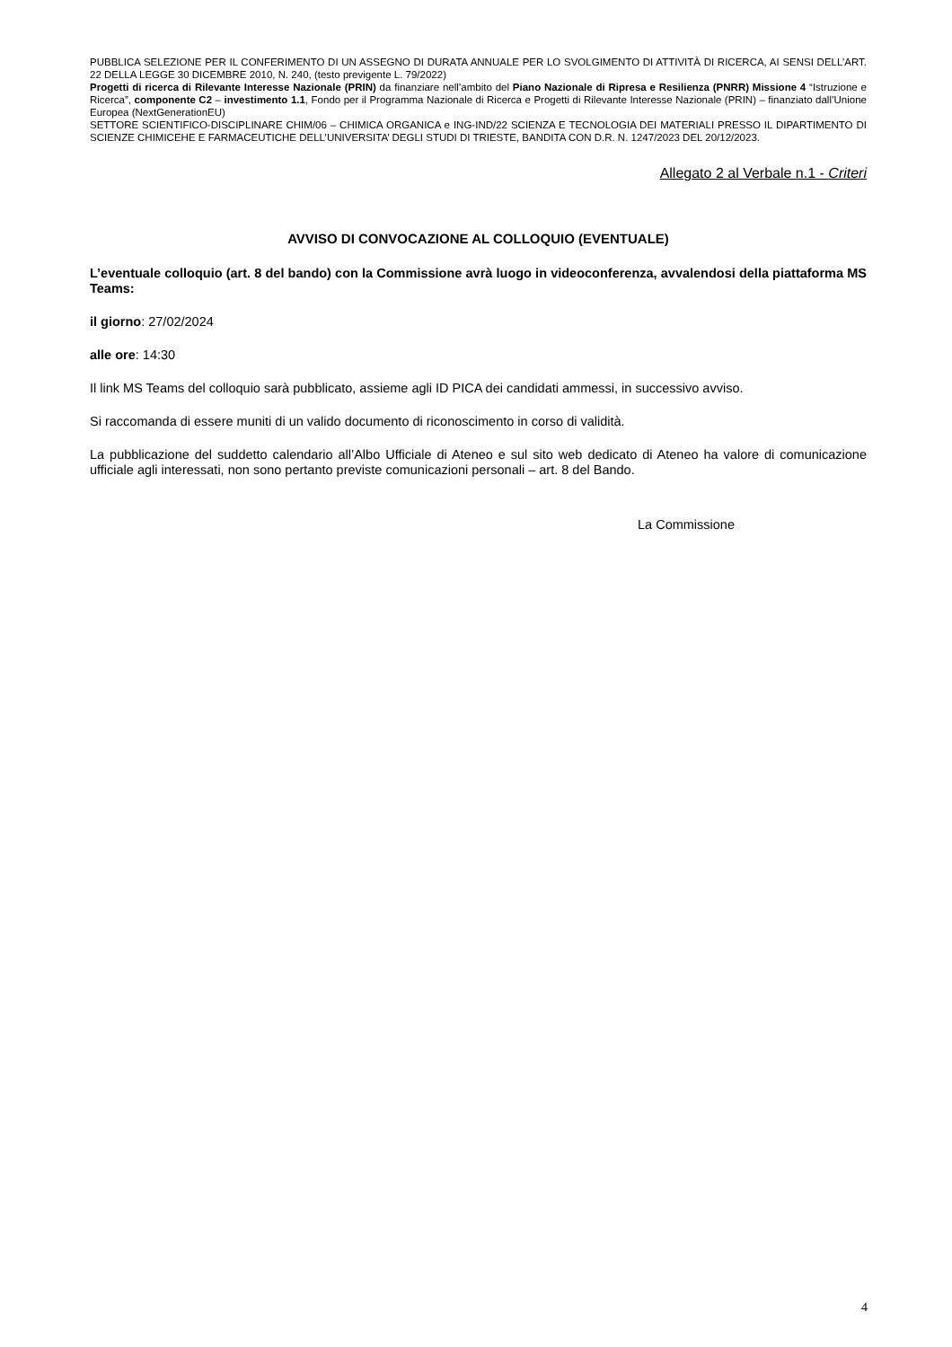PUBBLICA SELEZIONE PER IL CONFERIMENTO DI UN ASSEGNO DI DURATA ANNUALE PER LO SVOLGIMENTO DI ATTIVITÀ DI RICERCA, AI SENSI DELL’ART. 22 DELLA LEGGE 30 DICEMBRE 2010, N. 240, (testo previgente L. 79/2022)
Progetti di ricerca di Rilevante Interesse Nazionale (PRIN) da finanziare nell’ambito del Piano Nazionale di Ripresa e Resilienza (PNRR) Missione 4 “Istruzione e Ricerca”, componente C2 – investimento 1.1, Fondo per il Programma Nazionale di Ricerca e Progetti di Rilevante Interesse Nazionale (PRIN) – finanziato dall’Unione Europea (NextGenerationEU)
SETTORE SCIENTIFICO-DISCIPLINARE CHIM/06 – CHIMICA ORGANICA e ING-IND/22 SCIENZA E TECNOLOGIA DEI MATERIALI PRESSO IL DIPARTIMENTO DI SCIENZE CHIMICEHE E FARMACEUTICHE DELL’UNIVERSITA’ DEGLI STUDI DI TRIESTE, BANDITA CON D.R. N. 1247/2023 DEL 20/12/2023.
Allegato 2 al Verbale n.1 - Criteri
AVVISO DI CONVOCAZIONE AL COLLOQUIO (EVENTUALE)
L’eventuale colloquio (art. 8 del bando) con la Commissione avrà luogo in videoconferenza, avvalendosi della piattaforma MS Teams:
il giorno: 27/02/2024
alle ore: 14:30
Il link MS Teams del colloquio sarà pubblicato, assieme agli ID PICA dei candidati ammessi, in successivo avviso.
Si raccomanda di essere muniti di un valido documento di riconoscimento in corso di validità.
La pubblicazione del suddetto calendario all’Albo Ufficiale di Ateneo e sul sito web dedicato di Ateneo ha valore di comunicazione ufficiale agli interessati, non sono pertanto previste comunicazioni personali – art. 8 del Bando.
La Commissione
4